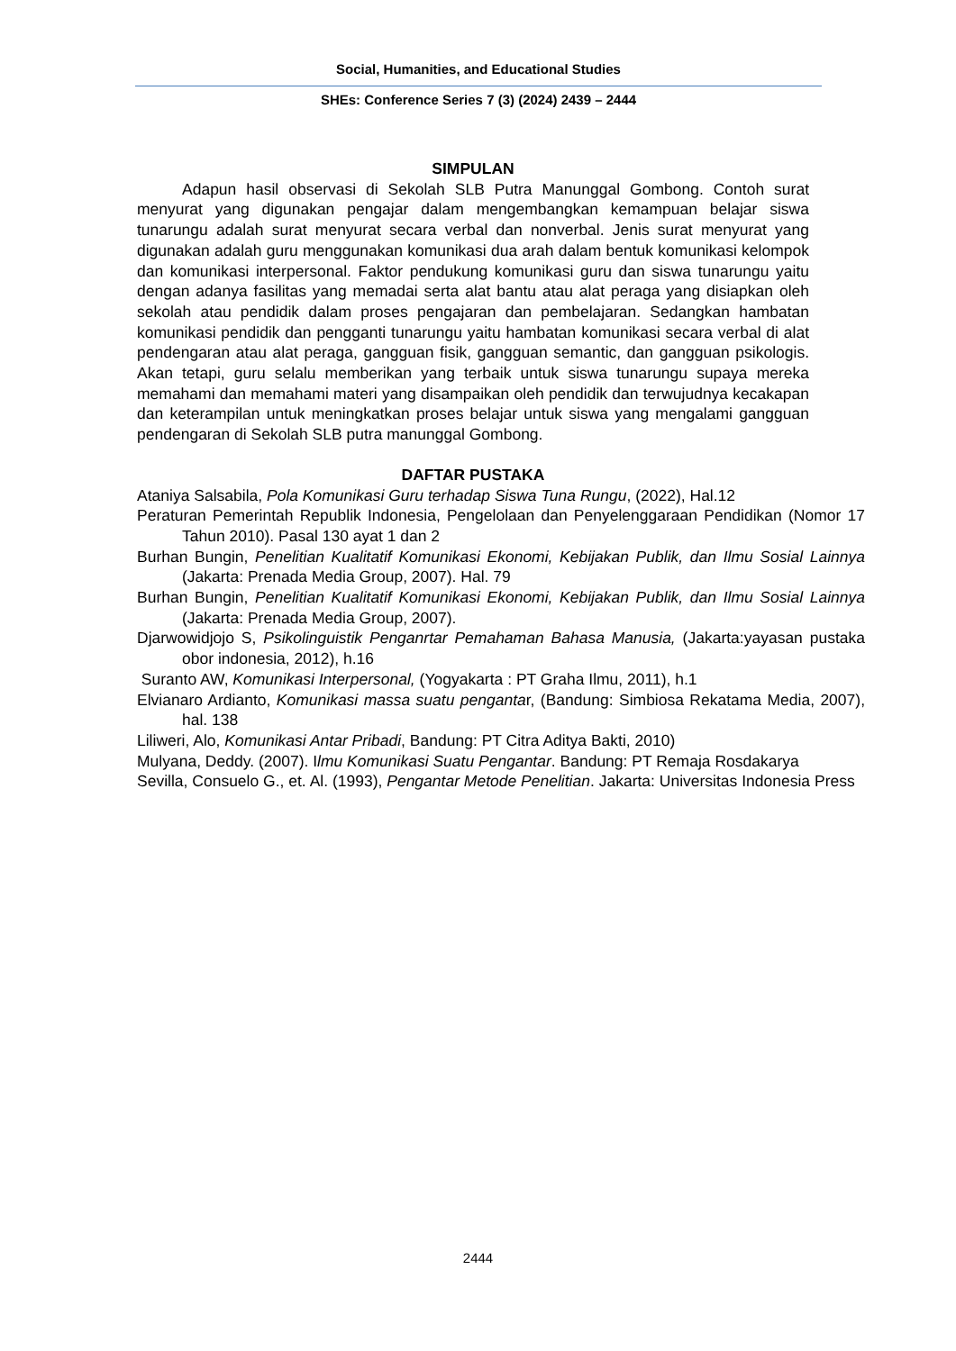Social, Humanities, and Educational Studies
SHEs: Conference Series 7 (3) (2024) 2439 – 2444
SIMPULAN
Adapun hasil observasi di Sekolah SLB Putra Manunggal Gombong. Contoh surat menyurat yang digunakan pengajar dalam mengembangkan kemampuan belajar siswa tunarungu adalah surat menyurat secara verbal dan nonverbal. Jenis surat menyurat yang digunakan adalah guru menggunakan komunikasi dua arah dalam bentuk komunikasi kelompok dan komunikasi interpersonal. Faktor pendukung komunikasi guru dan siswa tunarungu yaitu dengan adanya fasilitas yang memadai serta alat bantu atau alat peraga yang disiapkan oleh sekolah atau pendidik dalam proses pengajaran dan pembelajaran. Sedangkan hambatan komunikasi pendidik dan pengganti tunarungu yaitu hambatan komunikasi secara verbal di alat pendengaran atau alat peraga, gangguan fisik, gangguan semantic, dan gangguan psikologis. Akan tetapi, guru selalu memberikan yang terbaik untuk siswa tunarungu supaya mereka memahami dan memahami materi yang disampaikan oleh pendidik dan terwujudnya kecakapan dan keterampilan untuk meningkatkan proses belajar untuk siswa yang mengalami gangguan pendengaran di Sekolah SLB putra manunggal Gombong.
DAFTAR PUSTAKA
Ataniya Salsabila, Pola Komunikasi Guru terhadap Siswa Tuna Rungu, (2022), Hal.12
Peraturan Pemerintah Republik Indonesia, Pengelolaan dan Penyelenggaraan Pendidikan (Nomor 17 Tahun 2010). Pasal 130 ayat 1 dan 2
Burhan Bungin, Penelitian Kualitatif Komunikasi Ekonomi, Kebijakan Publik, dan Ilmu Sosial Lainnya (Jakarta: Prenada Media Group, 2007). Hal. 79
Burhan Bungin, Penelitian Kualitatif Komunikasi Ekonomi, Kebijakan Publik, dan Ilmu Sosial Lainnya (Jakarta: Prenada Media Group, 2007).
Djarwowidjojo S, Psikolinguistik Penganrtar Pemahaman Bahasa Manusia, (Jakarta:yayasan pustaka obor indonesia, 2012), h.16
Suranto AW, Komunikasi Interpersonal, (Yogyakarta : PT Graha Ilmu, 2011), h.1
Elvianaro Ardianto, Komunikasi massa suatu pengantаr, (Bandung: Simbiosa Rekatama Media, 2007), hal. 138
Liliweri, Alo, Komunikasi Antar Pribadi, Bandung: PT Citra Aditya Bakti, 2010)
Mulyana, Deddy. (2007). Ilmu Komunikasi Suatu Pengantar. Bandung: PT Remaja Rosdakarya
Sevilla, Consuelo G., et. Al. (1993), Pengantar Metode Penelitian. Jakarta: Universitas Indonesia Press
2444